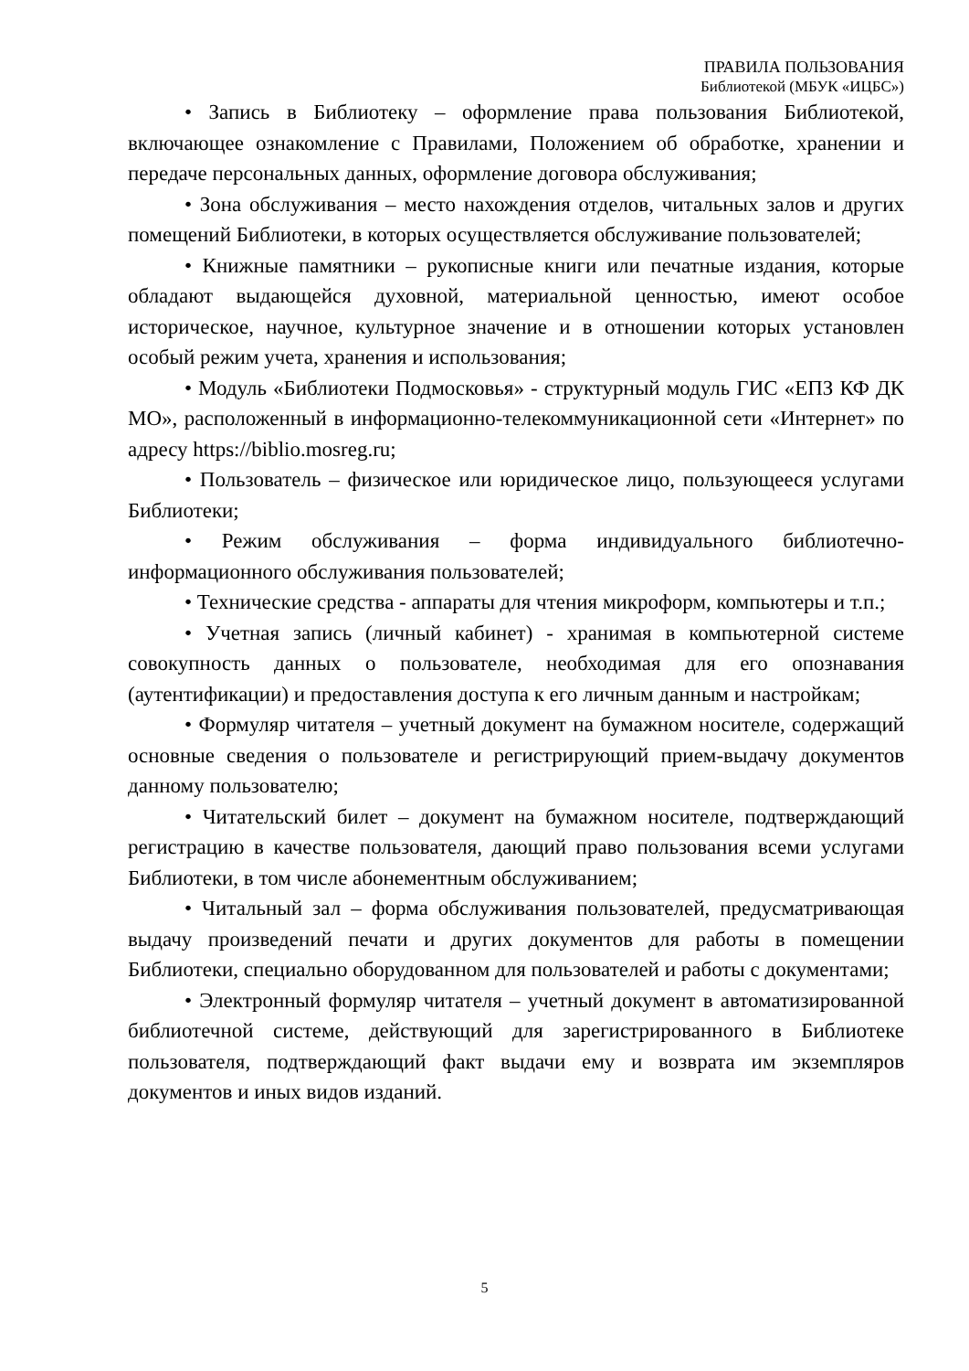ПРАВИЛА ПОЛЬЗОВАНИЯ
Библиотекой (МБУК «ИЦБС»)
• Запись в Библиотеку – оформление права пользования Библиотекой, включающее ознакомление с Правилами, Положением об обработке, хранении и передаче персональных данных, оформление договора обслуживания;
• Зона обслуживания – место нахождения отделов, читальных залов и других помещений Библиотеки, в которых осуществляется обслуживание пользователей;
• Книжные памятники – рукописные книги или печатные издания, которые обладают выдающейся духовной, материальной ценностью, имеют особое историческое, научное, культурное значение и в отношении которых установлен особый режим учета, хранения и использования;
• Модуль «Библиотеки Подмосковья» - структурный модуль ГИС «ЕПЗ КФ ДК МО», расположенный в информационно-телекоммуникационной сети «Интернет» по адресу https://biblio.mosreg.ru;
• Пользователь – физическое или юридическое лицо, пользующееся услугами Библиотеки;
• Режим обслуживания – форма индивидуального библиотечно-информационного обслуживания пользователей;
• Технические средства - аппараты для чтения микроформ, компьютеры и т.п.;
• Учетная запись (личный кабинет) - хранимая в компьютерной системе совокупность данных о пользователе, необходимая для его опознавания (аутентификации) и предоставления доступа к его личным данным и настройкам;
• Формуляр читателя – учетный документ на бумажном носителе, содержащий основные сведения о пользователе и регистрирующий прием-выдачу документов данному пользователю;
• Читательский билет – документ на бумажном носителе, подтверждающий регистрацию в качестве пользователя, дающий право пользования всеми услугами Библиотеки, в том числе абонементным обслуживанием;
• Читальный зал – форма обслуживания пользователей, предусматривающая выдачу произведений печати и других документов для работы в помещении Библиотеки, специально оборудованном для пользователей и работы с документами;
• Электронный формуляр читателя – учетный документ в автоматизированной библиотечной системе, действующий для зарегистрированного в Библиотеке пользователя, подтверждающий факт выдачи ему и возврата им экземпляров документов и иных видов изданий.
5